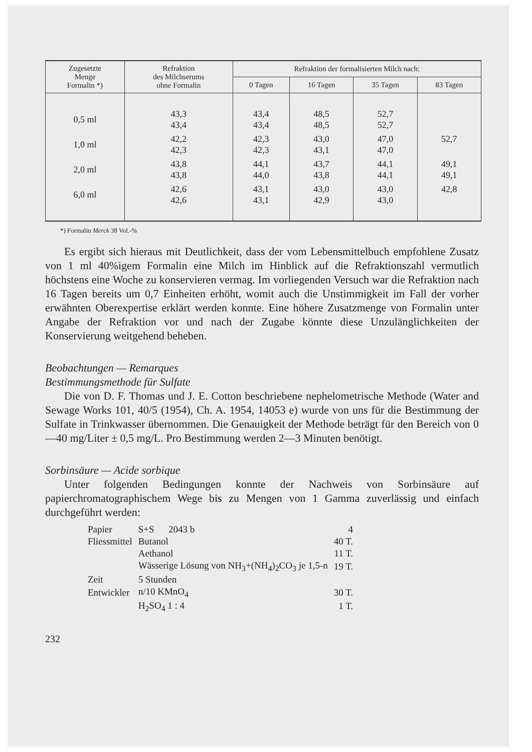| Zugesetzte Menge Formalin *) | Refraktion des Milchserums ohne Formalin | Refraktion der formalisierten Milch nach: | | | |
| --- | --- | --- | --- | --- | --- |
| | | 0 Tagen | 16 Tagen | 35 Tagen | 83 Tagen |
| 0,5 ml | 43,3 43,4 | 43,4 43,4 | 48,5 48,5 | 52,7 52,7 | |
| 1,0 ml | 42,2 42,3 | 42,3 42,3 | 43,0 43,1 | 47,0 47,0 | 52,7 |
| 2,0 ml | 43,8 43,8 | 44,1 44,0 | 43,7 43,8 | 44,1 44,1 | 49,1 49,1 |
| 6,0 ml | 42,6 42,6 | 43,1 43,1 | 43,0 42,9 | 43,0 43,0 | 42,8 |
*) Formalin Merck 38 Vol.-%
Es ergibt sich hieraus mit Deutlichkeit, dass der vom Lebensmittelbuch empfohlene Zusatz von 1 ml 40%igem Formalin eine Milch im Hinblick auf die Refraktionszahl vermutlich höchstens eine Woche zu konservieren vermag. Im vorliegenden Versuch war die Refraktion nach 16 Tagen bereits um 0,7 Einheiten erhöht, womit auch die Unstimmigkeit im Fall der vorher erwähnten Oberexpertise erklärt werden konnte. Eine höhere Zusatzmenge von Formalin unter Angabe der Refraktion vor und nach der Zugabe könnte diese Unzulänglichkeiten der Konservierung weitgehend beheben.
Beobachtungen — Remarques
Bestimmungsmethode für Sulfate
Die von D. F. Thomas und J. E. Cotton beschriebene nephelometrische Methode (Water and Sewage Works 101, 40/5 (1954), Ch. A. 1954, 14053 e) wurde von uns für die Bestimmung der Sulfate in Trinkwasser übernommen. Die Genauigkeit der Methode beträgt für den Bereich von 0—40 mg/Liter ± 0,5 mg/L. Pro Bestimmung werden 2—3 Minuten benötigt.
Sorbinsäure — Acide sorbique
Unter folgenden Bedingungen konnte der Nachweis von Sorbinsäure auf papierchromatographischem Wege bis zu Mengen von 1 Gamma zuverlässig und einfach durchgeführt werden:
| Papier | S+S 2043 b | 4 |
| Fliessmittel | Butanol | 40 T. |
| | Aethanol | 11 T. |
| | Wässerige Lösung von NH<sub>3</sub>+(NH<sub>4</sub>)<sub>2</sub>CO<sub>3</sub> je 1,5-n | 19 T. |
| Zeit | 5 Stunden | |
| Entwickler | n/10 KMnO<sub>4</sub> | 30 T. |
| | H<sub>2</sub>SO<sub>4</sub> 1 : 4 | 1 T. |
232